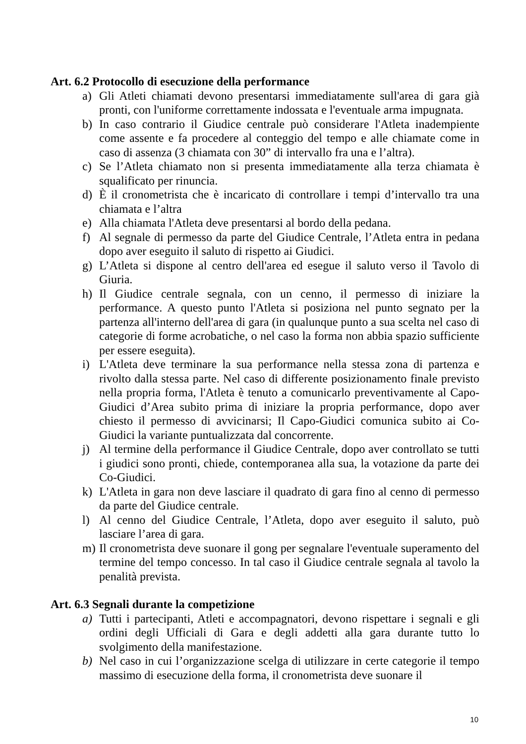Art. 6.2 Protocollo di esecuzione della performance
a) Gli Atleti chiamati devono presentarsi immediatamente sull'area di gara già pronti, con l'uniforme correttamente indossata e l'eventuale arma impugnata.
b) In caso contrario il Giudice centrale può considerare l'Atleta inadempiente come assente e fa procedere al conteggio del tempo e alle chiamate come in caso di assenza (3 chiamata con 30” di intervallo fra una e l’altra).
c) Se l’Atleta chiamato non si presenta immediatamente alla terza chiamata è squalificato per rinuncia.
d) È il cronometrista che è incaricato di controllare i tempi d’intervallo tra una chiamata e l’altra
e) Alla chiamata l'Atleta deve presentarsi al bordo della pedana.
f) Al segnale di permesso da parte del Giudice Centrale, l’Atleta entra in pedana dopo aver eseguito il saluto di rispetto ai Giudici.
g) L’Atleta si dispone al centro dell'area ed esegue il saluto verso il Tavolo di Giuria.
h) Il Giudice centrale segnala, con un cenno, il permesso di iniziare la performance. A questo punto l'Atleta si posiziona nel punto segnato per la partenza all'interno dell'area di gara (in qualunque punto a sua scelta nel caso di categorie di forme acrobatiche, o nel caso la forma non abbia spazio sufficiente per essere eseguita).
i) L'Atleta deve terminare la sua performance nella stessa zona di partenza e rivolto dalla stessa parte. Nel caso di differente posizionamento finale previsto nella propria forma, l'Atleta è tenuto a comunicarlo preventivamente al Capo-Giudici d’Area subito prima di iniziare la propria performance, dopo aver chiesto il permesso di avvicinarsi; Il Capo-Giudici comunica subito ai Co-Giudici la variante puntualizzata dal concorrente.
j) Al termine della performance il Giudice Centrale, dopo aver controllato se tutti i giudici sono pronti, chiede, contemporanea alla sua, la votazione da parte dei Co-Giudici.
k) L'Atleta in gara non deve lasciare il quadrato di gara fino al cenno di permesso da parte del Giudice centrale.
l) Al cenno del Giudice Centrale, l’Atleta, dopo aver eseguito il saluto, può lasciare l’area di gara.
m) Il cronometrista deve suonare il gong per segnalare l'eventuale superamento del termine del tempo concesso. In tal caso il Giudice centrale segnala al tavolo la penalità prevista.
Art. 6.3 Segnali durante la competizione
a) Tutti i partecipanti, Atleti e accompagnatori, devono rispettare i segnali e gli ordini degli Ufficiali di Gara e degli addetti alla gara durante tutto lo svolgimento della manifestazione.
b) Nel caso in cui l’organizzazione scelga di utilizzare in certe categorie il tempo massimo di esecuzione della forma, il cronometrista deve suonare il
10